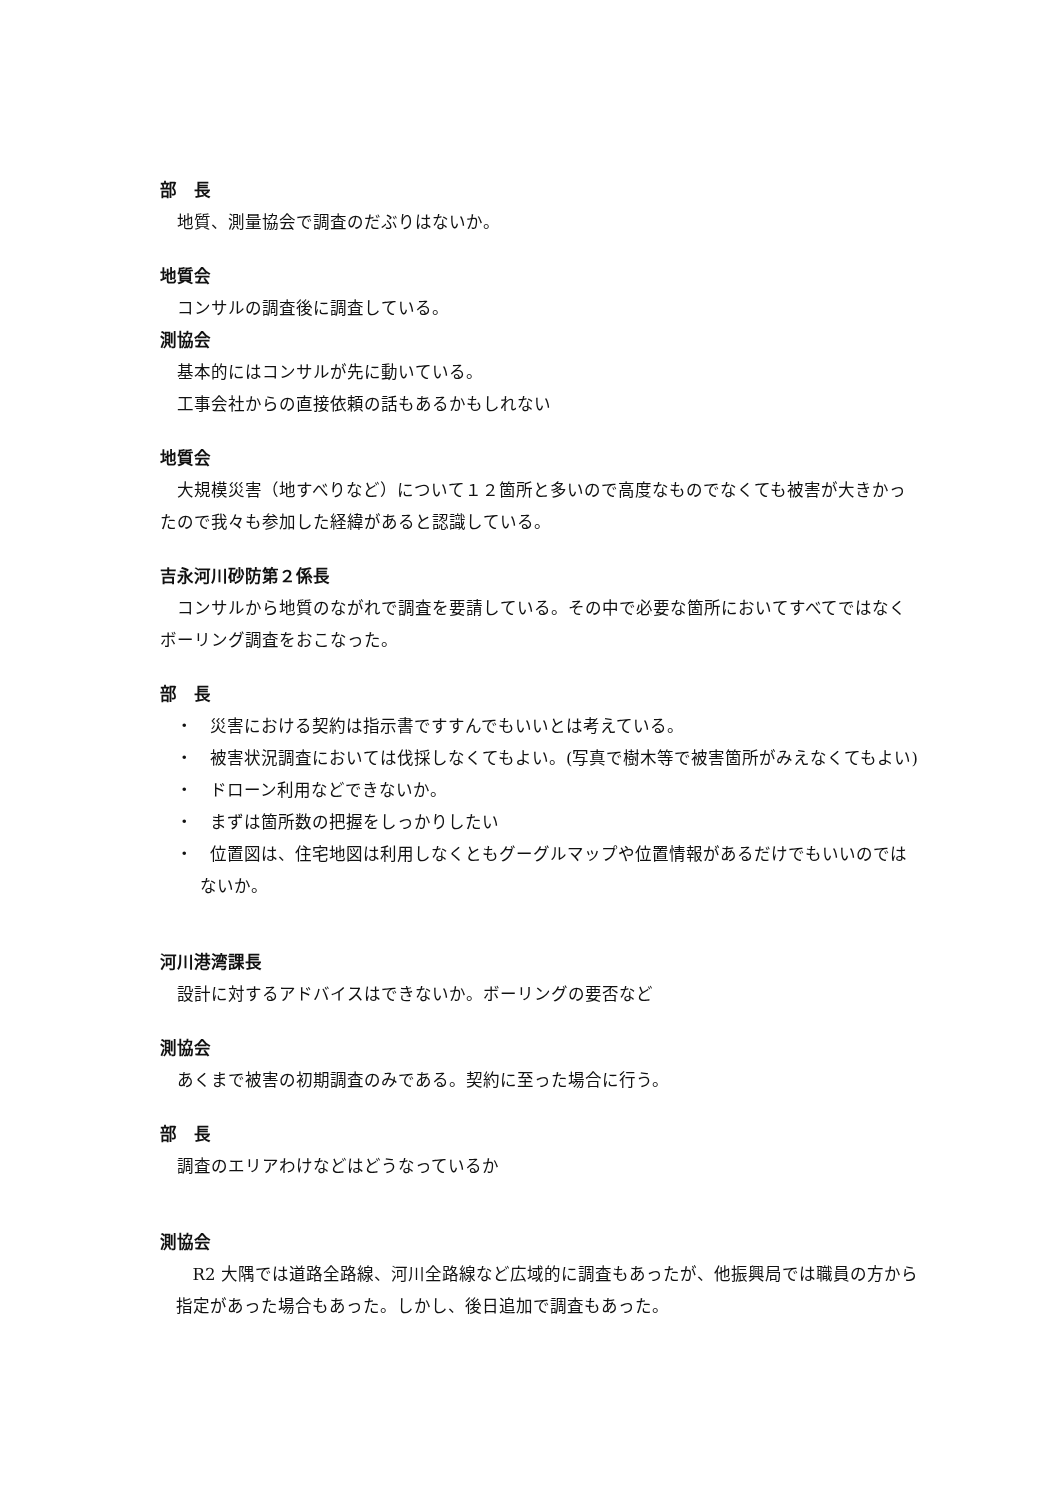部　長
地質、測量協会で調査のだぶりはないか。
地質会
コンサルの調査後に調査している。
測協会
基本的にはコンサルが先に動いている。
工事会社からの直接依頼の話もあるかもしれない
地質会
大規模災害（地すべりなど）について１２箇所と多いので高度なものでなくても被害が大きかったので我々も参加した経緯があると認識している。
吉永河川砂防第２係長
コンサルから地質のながれで調査を要請している。その中で必要な箇所においてすべてではなくボーリング調査をおこなった。
部　長
・　災害における契約は指示書ですすんでもいいとは考えている。
・　被害状況調査においては伐採しなくてもよい。(写真で樹木等で被害箇所がみえなくてもよい)
・　ドローン利用などできないか。
・　まずは箇所数の把握をしっかりしたい
・　位置図は、住宅地図は利用しなくともグーグルマップや位置情報があるだけでもいいのではないか。
河川港湾課長
設計に対するアドバイスはできないか。ボーリングの要否など
測協会
あくまで被害の初期調査のみである。契約に至った場合に行う。
部　長
調査のエリアわけなどはどうなっているか
測協会
R2 大隅では道路全路線、河川全路線など広域的に調査もあったが、他振興局では職員の方から指定があった場合もあった。しかし、後日追加で調査もあった。